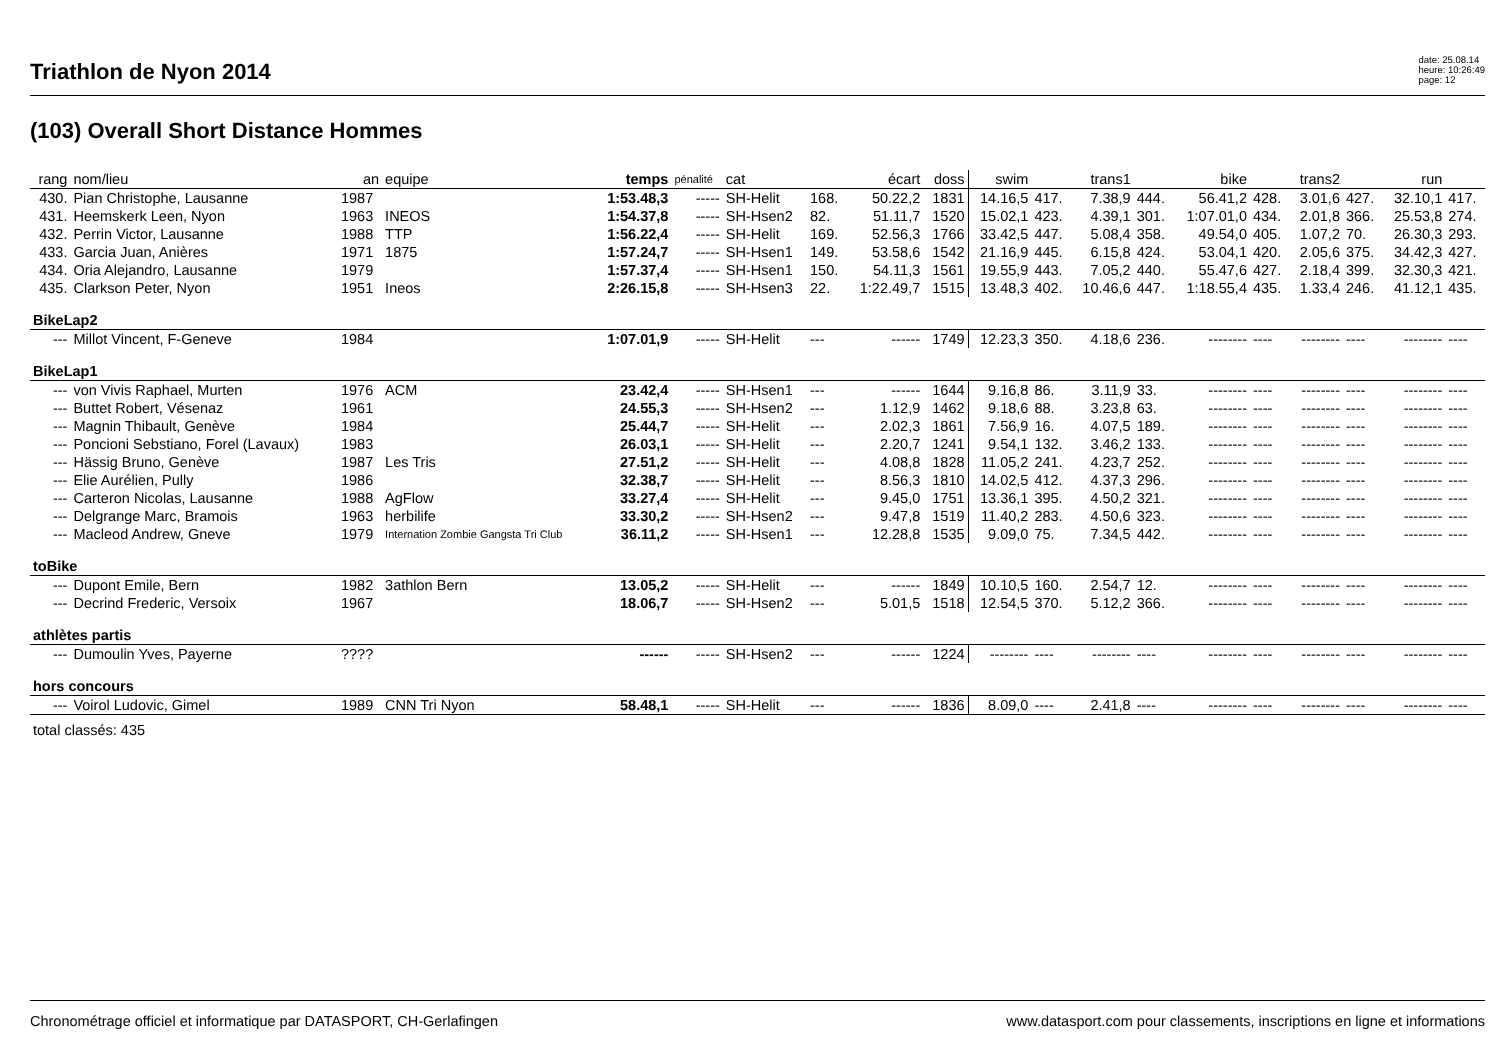Triathlon de Nyon 2014
date: 25.08.14
heure: 10:26:49
page: 12
(103) Overall Short Distance Hommes
| rang | nom/lieu | an | equipe | temps | pénalité | cat | | écart | doss | swim | | trans1 | | bike | | trans2 | | run | |
| 430. | Pian Christophe, Lausanne | 1987 | | 1:53.48,3 | ----- | SH-Helit | 168. | 50.22,2 | 1831 | 14.16,5 | 417. | 7.38,9 | 444. | 56.41,2 | 428. | 3.01,6 | 427. | 32.10,1 | 417. |
| 431. | Heemskerk Leen, Nyon | 1963 | INEOS | 1:54.37,8 | ----- | SH-Hsen2 | 82. | 51.11,7 | 1520 | 15.02,1 | 423. | 4.39,1 | 301. | 1:07.01,0 | 434. | 2.01,8 | 366. | 25.53,8 | 274. |
| 432. | Perrin Victor, Lausanne | 1988 | TTP | 1:56.22,4 | ----- | SH-Helit | 169. | 52.56,3 | 1766 | 33.42,5 | 447. | 5.08,4 | 358. | 49.54,0 | 405. | 1.07,2 | 70. | 26.30,3 | 293. |
| 433. | Garcia Juan, Anières | 1971 | 1875 | 1:57.24,7 | ----- | SH-Hsen1 | 149. | 53.58,6 | 1542 | 21.16,9 | 445. | 6.15,8 | 424. | 53.04,1 | 420. | 2.05,6 | 375. | 34.42,3 | 427. |
| 434. | Oria Alejandro, Lausanne | 1979 | | 1:57.37,4 | ----- | SH-Hsen1 | 150. | 54.11,3 | 1561 | 19.55,9 | 443. | 7.05,2 | 440. | 55.47,6 | 427. | 2.18,4 | 399. | 32.30,3 | 421. |
| 435. | Clarkson Peter, Nyon | 1951 | Ineos | 2:26.15,8 | ----- | SH-Hsen3 | 22. | 1:22.49,7 | 1515 | 13.48,3 | 402. | 10.46,6 | 447. | 1:18.55,4 | 435. | 1.33,4 | 246. | 41.12,1 | 435. |
| BikeLap2 | | | | | | | | | | | | | | | | | | | |
| --- | Millot Vincent, F-Geneve | 1984 | | 1:07.01,9 | ----- | SH-Helit | --- | ------ | 1749 | 12.23,3 | 350. | 4.18,6 | 236. | -------- | ---- | -------- | ---- | -------- | ---- |
| BikeLap1 | | | | | | | | | | | | | | | | | | | |
| --- | von Vivis Raphael, Murten | 1976 | ACM | 23.42,4 | ----- | SH-Hsen1 | --- | ------ | 1644 | 9.16,8 | 86. | 3.11,9 | 33. | -------- | ---- | -------- | ---- | -------- | ---- |
| --- | Buttet Robert, Vésenaz | 1961 | | 24.55,3 | ----- | SH-Hsen2 | --- | 1.12,9 | 1462 | 9.18,6 | 88. | 3.23,8 | 63. | -------- | ---- | -------- | ---- | -------- | ---- |
| --- | Magnin Thibault, Genève | 1984 | | 25.44,7 | ----- | SH-Helit | --- | 2.02,3 | 1861 | 7.56,9 | 16. | 4.07,5 | 189. | -------- | ---- | -------- | ---- | -------- | ---- |
| --- | Poncioni Sebstiano, Forel (Lavaux) | 1983 | | 26.03,1 | ----- | SH-Helit | --- | 2.20,7 | 1241 | 9.54,1 | 132. | 3.46,2 | 133. | -------- | ---- | -------- | ---- | -------- | ---- |
| --- | Hässig Bruno, Genève | 1987 | Les Tris | 27.51,2 | ----- | SH-Helit | --- | 4.08,8 | 1828 | 11.05,2 | 241. | 4.23,7 | 252. | -------- | ---- | -------- | ---- | -------- | ---- |
| --- | Elie Aurélien, Pully | 1986 | | 32.38,7 | ----- | SH-Helit | --- | 8.56,3 | 1810 | 14.02,5 | 412. | 4.37,3 | 296. | -------- | ---- | -------- | ---- | -------- | ---- |
| --- | Carteron Nicolas, Lausanne | 1988 | AgFlow | 33.27,4 | ----- | SH-Helit | --- | 9.45,0 | 1751 | 13.36,1 | 395. | 4.50,2 | 321. | -------- | ---- | -------- | ---- | -------- | ---- |
| --- | Delgrange Marc, Bramois | 1963 | herbilife | 33.30,2 | ----- | SH-Hsen2 | --- | 9.47,8 | 1519 | 11.40,2 | 283. | 4.50,6 | 323. | -------- | ---- | -------- | ---- | -------- | ---- |
| --- | Macleod Andrew, Gneve | 1979 | Internation Zombie Gangsta Tri Club | 36.11,2 | ----- | SH-Hsen1 | --- | 12.28,8 | 1535 | 9.09,0 | 75. | 7.34,5 | 442. | -------- | ---- | -------- | ---- | -------- | ---- |
| toBike | | | | | | | | | | | | | | | | | | | |
| --- | Dupont Emile, Bern | 1982 | 3athlon Bern | 13.05,2 | ----- | SH-Helit | --- | ------ | 1849 | 10.10,5 | 160. | 2.54,7 | 12. | -------- | ---- | -------- | ---- | -------- | ---- |
| --- | Decrind Frederic, Versoix | 1967 | | 18.06,7 | ----- | SH-Hsen2 | --- | 5.01,5 | 1518 | 12.54,5 | 370. | 5.12,2 | 366. | -------- | ---- | -------- | ---- | -------- | ---- |
| athlètes partis | | | | | | | | | | | | | | | | | | | |
| --- | Dumoulin Yves, Payerne | ???? | | ------ | ----- | SH-Hsen2 | --- | ------ | 1224 | -------- | ---- | -------- | ---- | -------- | ---- | -------- | ---- | -------- | ---- |
| hors concours | | | | | | | | | | | | | | | | | | | |
| --- | Voirol Ludovic, Gimel | 1989 | CNN Tri Nyon | 58.48,1 | ----- | SH-Helit | --- | ------ | 1836 | 8.09,0 | ---- | 2.41,8 | ---- | -------- | ---- | -------- | ---- | -------- | ---- |
| total classés: 435 | | | | | | | | | | | | | | | | | | | |
Chronométrage officiel et informatique par DATASPORT, CH-Gerlafingen www.datasport.com pour classements, inscriptions en ligne et informations